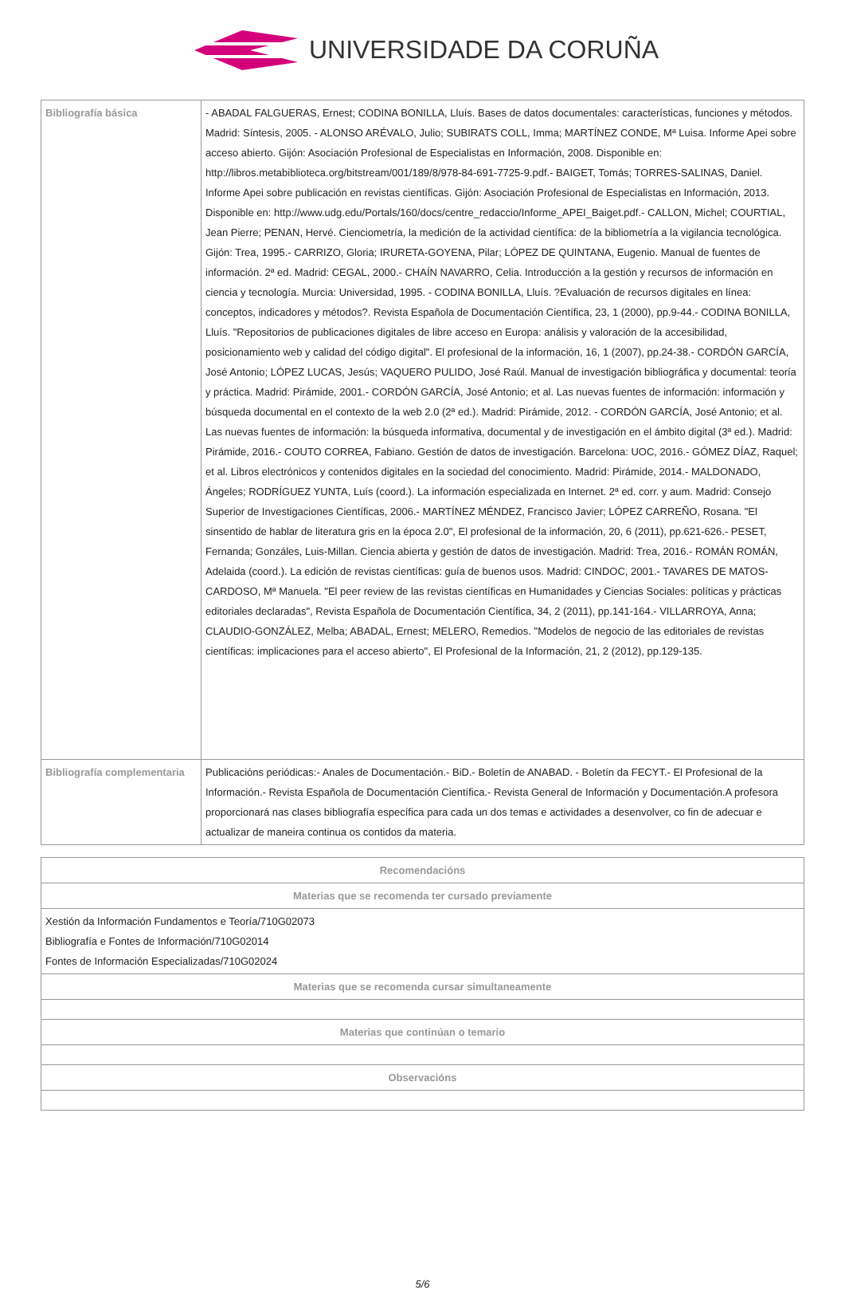UNIVERSIDADE DA CORUÑA
| Bibliografía básica | - ABADAL FALGUERAS, Ernest; CODINA BONILLA, Lluís. Bases de datos documentales: características, funciones y métodos. Madrid: Síntesis, 2005. - ALONSO ARÉVALO, Julio; SUBIRATS COLL, Imma; MARTÍNEZ CONDE, Mª Luisa. Informe Apei sobre acceso abierto. Gijón: Asociación Profesional de Especialistas en Información, 2008. Disponible en: http://libros.metabiblioteca.org/bitstream/001/189/8/978-84-691-7725-9.pdf.- BAIGET, Tomás; TORRES-SALINAS, Daniel. Informe Apei sobre publicación en revistas científicas. Gijón: Asociación Profesional de Especialistas en Información, 2013. Disponible en: http://www.udg.edu/Portals/160/docs/centre_redaccio/Informe_APEI_Baiget.pdf.- CALLON, Michel; COURTIAL, Jean Pierre; PENAN, Hervé. Cienciometría, la medición de la actividad científica: de la bibliometría a la vigilancia tecnológica. Gijón: Trea, 1995.- CARRIZO, Gloria; IRURETA-GOYENA, Pilar; LÓPEZ DE QUINTANA, Eugenio. Manual de fuentes de información. 2ª ed. Madrid: CEGAL, 2000.- CHAÍN NAVARRO, Celia. Introducción a la gestión y recursos de información en ciencia y tecnología. Murcia: Universidad, 1995. - CODINA BONILLA, Lluís. ?Evaluación de recursos digitales en línea: conceptos, indicadores y métodos?. Revista Española de Documentación Científica, 23, 1 (2000), pp.9-44.- CODINA BONILLA, Lluís. "Repositorios de publicaciones digitales de libre acceso en Europa: análisis y valoración de la accesibilidad, posicionamiento web y calidad del código digital". El profesional de la información, 16, 1 (2007), pp.24-38.- CORDÓN GARCÍA, José Antonio; LÓPEZ LUCAS, Jesús; VAQUERO PULIDO, José Raúl. Manual de investigación bibliográfica y documental: teoría y práctica. Madrid: Pirámide, 2001.- CORDÓN GARCÍA, José Antonio; et al. Las nuevas fuentes de información: información y búsqueda documental en el contexto de la web 2.0 (2ª ed.). Madrid: Pirámide, 2012. - CORDÓN GARCÍA, José Antonio; et al. Las nuevas fuentes de información: la búsqueda informativa, documental y de investigación en el ámbito digital (3ª ed.). Madrid: Pirámide, 2016.- COUTO CORREA, Fabiano. Gestión de datos de investigación. Barcelona: UOC, 2016.- GÓMEZ DÍAZ, Raquel; et al. Libros electrónicos y contenidos digitales en la sociedad del conocimiento. Madrid: Pirámide, 2014.- MALDONADO, Ángeles; RODRÍGUEZ YUNTA, Luís (coord.). La información especializada en Internet. 2ª ed. corr. y aum. Madrid: Consejo Superior de Investigaciones Científicas, 2006.- MARTÍNEZ MÉNDEZ, Francisco Javier; LÓPEZ CARREÑO, Rosana. "El sinsentido de hablar de literatura gris en la época 2.0", El profesional de la información, 20, 6 (2011), pp.621-626.- PESET, Fernanda; Gonzáles, Luis-Millan. Ciencia abierta y gestión de datos de investigación. Madrid: Trea, 2016.- ROMÁN ROMÁN, Adelaida (coord.). La edición de revistas científicas: guía de buenos usos. Madrid: CINDOC, 2001.- TAVARES DE MATOS-CARDOSO, Mª Manuela. "El peer review de las revistas científicas en Humanidades y Ciencias Sociales: políticas y prácticas editoriales declaradas", Revista Española de Documentación Científica, 34, 2 (2011), pp.141-164.- VILLARROYA, Anna; CLAUDIO-GONZÁLEZ, Melba; ABADAL, Ernest; MELERO, Remedios. "Modelos de negocio de las editoriales de revistas científicas: implicaciones para el acceso abierto", El Profesional de la Información, 21, 2 (2012), pp.129-135. |
| Bibliografía complementaria | Publicacións periódicas:- Anales de Documentación.- BiD.- Boletín de ANABAD. - Boletín da FECYT.- El Profesional de la Información.- Revista Española de Documentación Científica.- Revista General de Información y Documentación.A profesora proporcionará nas clases bibliografía específica para cada un dos temas e actividades a desenvolver, co fin de adecuar e actualizar de maneira continua os contidos da materia. |
| Recomendacións |
| --- |
| Materias que se recomenda ter cursado previamente |
| Xestión da Información Fundamentos e Teoría/710G02073 Bibliografía e Fontes de Información/710G02014 Fontes de Información Especializadas/710G02024 |
| Materias que se recomenda cursar simultaneamente |
| Materias que continúan o temario |
| Observacións |
5/6